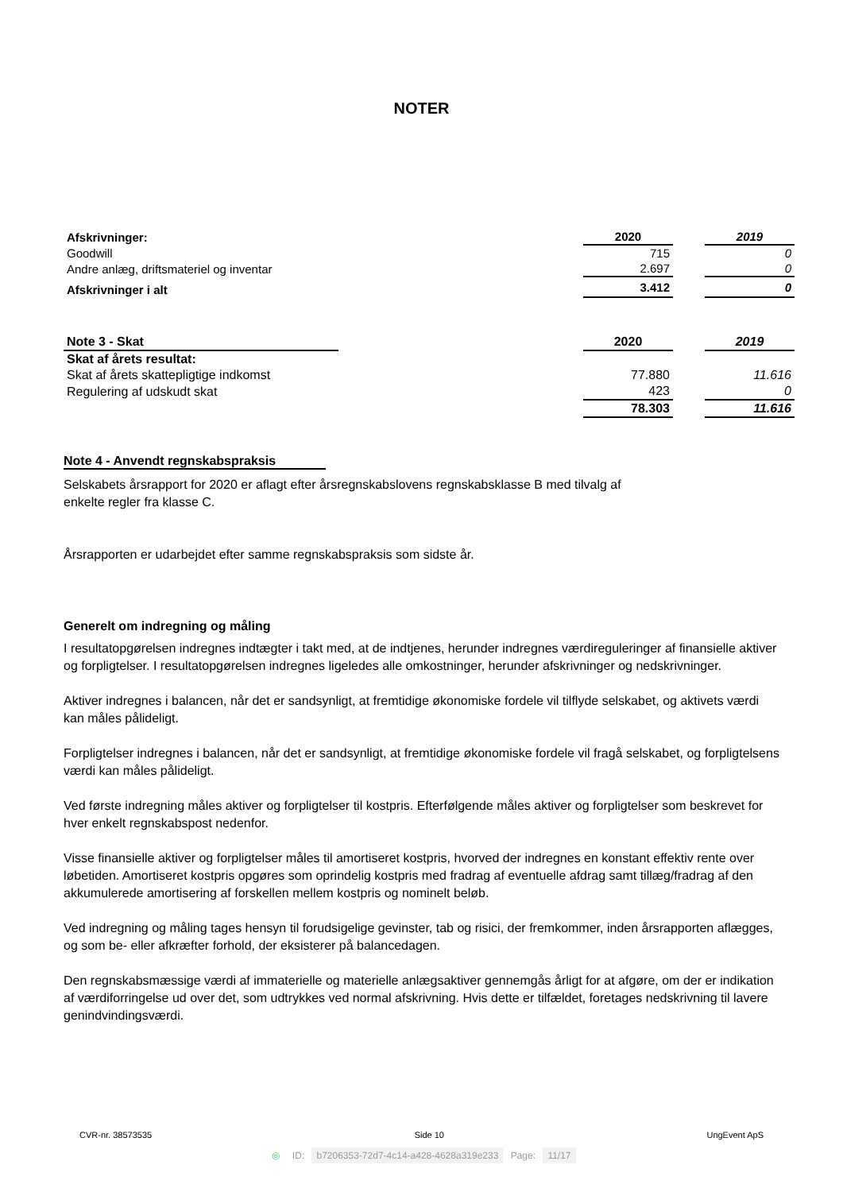NOTER
| Afskrivninger: | | 2020 | | 2019 |
| Goodwill | | 715 | | 0 |
| Andre anlæg, driftsmateriel og inventar | | 2.697 | | 0 |
| Afskrivninger i alt | | 3.412 | | 0 |
| Note 3 - Skat | | 2020 | | 2019 |
| Skat af årets resultat: | | | | |
| Skat af årets skattepligtige indkomst | | 77.880 | | 11.616 |
| Regulering af udskudt skat | | 423 | | 0 |
| | | 78.303 | | 11.616 |
Note 4 - Anvendt regnskabspraksis
Selskabets årsrapport for 2020 er aflagt efter årsregnskabslovens regnskabsklasse B med tilvalg af
enkelte regler fra klasse C.
Årsrapporten er udarbejdet efter samme regnskabspraksis som sidste år.
Generelt om indregning og måling
I resultatopgørelsen indregnes indtægter i takt med, at de indtjenes, herunder indregnes værdireguleringer af finansielle aktiver og forpligtelser. I resultatopgørelsen indregnes ligeledes alle omkostninger, herunder afskrivninger og nedskrivninger.
Aktiver indregnes i balancen, når det er sandsynligt, at fremtidige økonomiske fordele vil tilflyde selskabet, og aktivets værdi kan måles pålideligt.
Forpligtelser indregnes i balancen, når det er sandsynligt, at fremtidige økonomiske fordele vil fragå selskabet, og forpligtelsens værdi kan måles pålideligt.
Ved første indregning måles aktiver og forpligtelser til kostpris. Efterfølgende måles aktiver og forpligtelser som beskrevet for hver enkelt regnskabspost nedenfor.
Visse finansielle aktiver og forpligtelser måles til amortiseret kostpris, hvorved der indregnes en konstant effektiv rente over løbetiden. Amortiseret kostpris opgøres som oprindelig kostpris med fradrag af eventuelle afdrag samt tillæg/fradrag af den akkumulerede amortisering af forskellen mellem kostpris og nominelt beløb.
Ved indregning og måling tages hensyn til forudsigelige gevinster, tab og risici, der fremkommer, inden årsrapporten aflægges, og som be- eller afkræfter forhold, der eksisterer på balancedagen.
Den regnskabsmæssige værdi af immaterielle og materielle anlægsaktiver gennemgås årligt for at afgøre, om der er indikation af værdiforringelse ud over det, som udtrykkes ved normal afskrivning. Hvis dette er tilfældet, foretages nedskrivning til lavere genindvindingsværdi.
CVR-nr. 38573535 Side 10 UngEvent ApS
◎ ID: b7206353-72d7-4c14-a428-4628a319e233 Page: 11/17